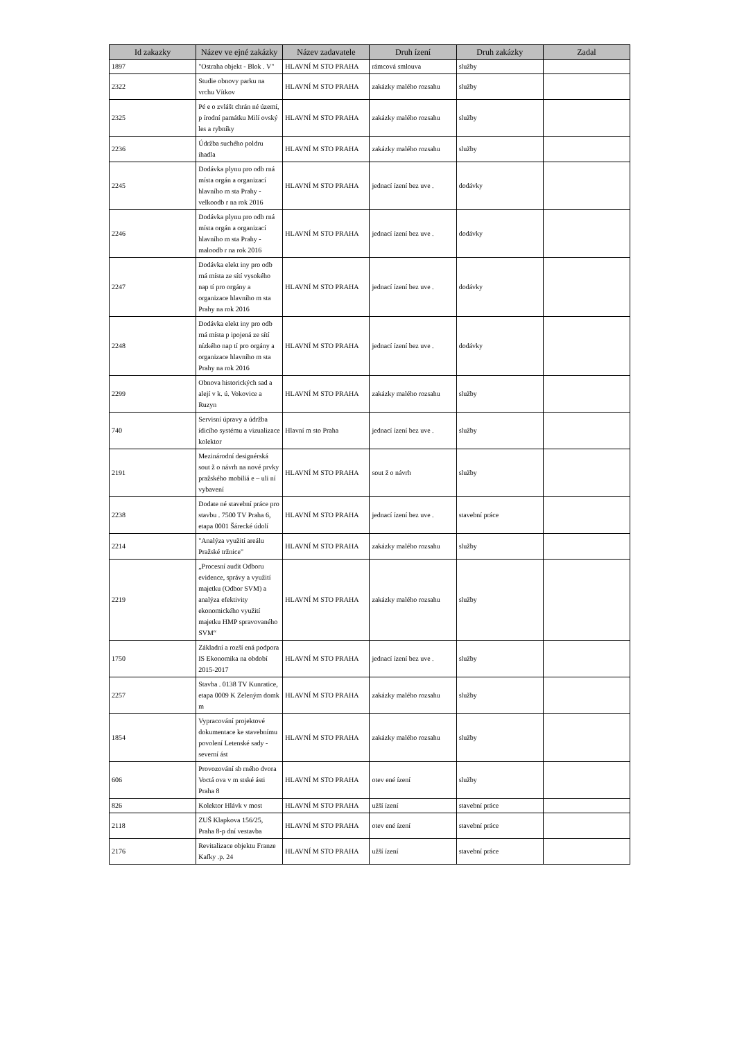| Id zakazky | Název ve ejné zakázky | Název zadavatele | Druh ízení | Druh zakázky | Zadal |
| --- | --- | --- | --- | --- | --- |
| 1897 | "Ostraha objekt - Blok . V" | HLAVNÍ M STO PRAHA | rámcová smlouva | služby | |
| 2322 | Studie obnovy parku na vrchu Vítkov | HLAVNÍ M STO PRAHA | zakázky malého rozsahu | služby | |
| 2325 | Pé e o zvlášt chrán né území, p írodní památku Milí ovský les a rybníky | HLAVNÍ M STO PRAHA | zakázky malého rozsahu | služby | |
| 2236 | Údržba suchého poldru ihadla | HLAVNÍ M STO PRAHA | zakázky malého rozsahu | služby | |
| 2245 | Dodávka plynu pro odb rná místa orgán a organizací hlavního m sta Prahy - velkoodb r na rok 2016 | HLAVNÍ M STO PRAHA | jednací ízení bez uve . | dodávky | |
| 2246 | Dodávka plynu pro odb rná místa orgán a organizací hlavního m sta Prahy - maloodb r na rok 2016 | HLAVNÍ M STO PRAHA | jednací ízení bez uve . | dodávky | |
| 2247 | Dodávka elekt iny pro odb rná místa ze sítí vysokého nap tí pro orgány a organizace hlavního m sta Prahy na rok 2016 | HLAVNÍ M STO PRAHA | jednací ízení bez uve . | dodávky | |
| 2248 | Dodávka elekt iny pro odb rná místa p ipojená ze sítí nízkého nap tí pro orgány a organizace hlavního m sta Prahy na rok 2016 | HLAVNÍ M STO PRAHA | jednací ízení bez uve . | dodávky | |
| 2299 | Obnova historických sad a alejí v k. ú. Vokovice a Ruzyn | HLAVNÍ M STO PRAHA | zakázky malého rozsahu | služby | |
| 740 | Servisní úpravy a údržba ídicího systému a vizualizace kolektor | Hlavní m sto Praha | jednací ízení bez uve . | služby | |
| 2191 | Mezinárodní designérská sout ž o návrh na nové prvky pražského mobiliá e – uli ní vybavení | HLAVNÍ M STO PRAHA | sout ž o návrh | služby | |
| 2238 | Dodate né stavební práce pro stavbu . 7500 TV Praha 6, etapa 0001 Šárecké údolí | HLAVNÍ M STO PRAHA | jednací ízení bez uve . | stavební práce | |
| 2214 | "Analýza využití areálu Pražské tržnice" | HLAVNÍ M STO PRAHA | zakázky malého rozsahu | služby | |
| 2219 | „Procesní audit Odboru evidence, správy a využití majetku (Odbor SVM) a analýza efektivity ekonomického využití majetku HMP spravovaného SVM“ | HLAVNÍ M STO PRAHA | zakázky malého rozsahu | služby | |
| 1750 | Základní a rozší ená podpora IS Ekonomika na období 2015-2017 | HLAVNÍ M STO PRAHA | jednací ízení bez uve . | služby | |
| 2257 | Stavba . 0138 TV Kunratice, etapa 0009 K Zeleným domk m | HLAVNÍ M STO PRAHA | zakázky malého rozsahu | služby | |
| 1854 | Vypracování projektové dokumentace ke stavebnímu povolení Letenské sady - severní ást | HLAVNÍ M STO PRAHA | zakázky malého rozsahu | služby | |
| 606 | Provozování sb rného dvora Voctá ova v m stské ásti Praha 8 | HLAVNÍ M STO PRAHA | otev ené ízení | služby | |
| 826 | Kolektor Hlávk v most | HLAVNÍ M STO PRAHA | užší ízení | stavební práce | |
| 2118 | ZUŠ Klapkova 156/25, Praha 8-p dní vestavba | HLAVNÍ M STO PRAHA | otev ené ízení | stavební práce | |
| 2176 | Revitalizace objektu Franze Kafky .p. 24 | HLAVNÍ M STO PRAHA | užší ízení | stavební práce | |